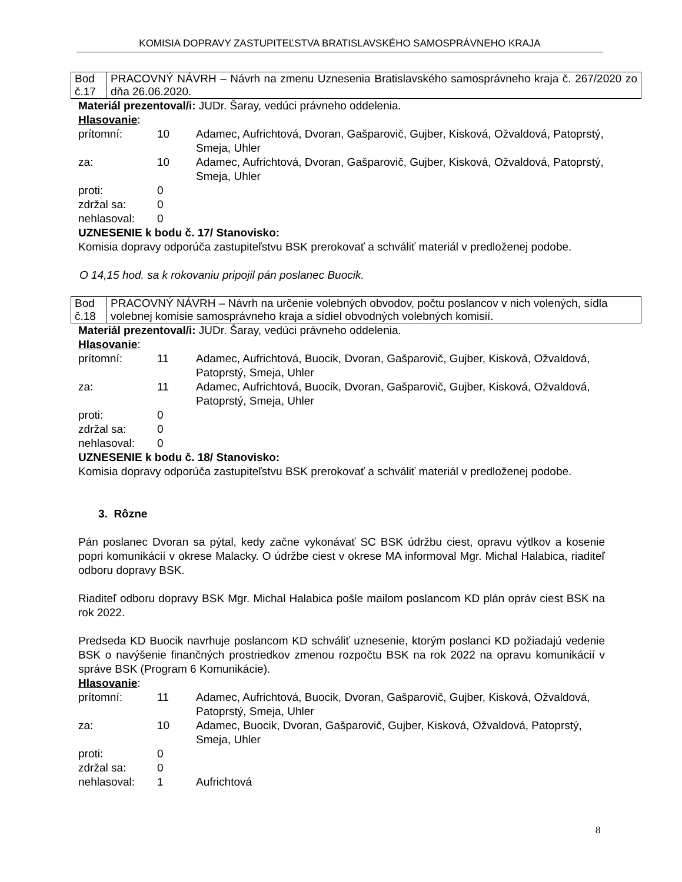KOMISIA DOPRAVY ZASTUPITEĽSTVA BRATISLAVSKÉHO SAMOSPRÁVNEHO KRAJA
| Bod č.17 | PRACOVNÝ NÁVRH – Návrh na zmenu Uznesenia Bratislavského samosprávneho kraja č. 267/2020 zo dňa 26.06.2020. |
Materiál prezentoval/i: JUDr. Šaray, vedúci právneho oddelenia.
Hlasovanie:
| prítomní: | 10 | Adamec, Aufrichtová, Dvoran, Gašparovič, Gujber, Kisková, Ožvaldová, Patoprstý, Smeja, Uhler |
| za: | 10 | Adamec, Aufrichtová, Dvoran, Gašparovič, Gujber, Kisková, Ožvaldová, Patoprstý, Smeja, Uhler |
| proti: | 0 | |
| zdržal sa: | 0 | |
| nehlasoval: | 0 | |
UZNESENIE k bodu č. 17/ Stanovisko:
Komisia dopravy odporúča zastupiteľstvu BSK prerokovať a schváliť materiál v predloženej podobe.
O 14,15 hod. sa k rokovaniu pripojil pán poslanec Buocik.
| Bod č.18 | PRACOVNÝ NÁVRH – Návrh na určenie volebných obvodov, počtu poslancov v nich volených, sídla volebnej komisie samosprávneho kraja a sídiel obvodných volebných komisií. |
Materiál prezentoval/i: JUDr. Šaray, vedúci právneho oddelenia.
Hlasovanie:
| prítomní: | 11 | Adamec, Aufrichtová, Buocik, Dvoran, Gašparovič, Gujber, Kisková, Ožvaldová, Patoprstý, Smeja, Uhler |
| za: | 11 | Adamec, Aufrichtová, Buocik, Dvoran, Gašparovič, Gujber, Kisková, Ožvaldová, Patoprstý, Smeja, Uhler |
| proti: | 0 | |
| zdržal sa: | 0 | |
| nehlasoval: | 0 | |
UZNESENIE k bodu č. 18/ Stanovisko:
Komisia dopravy odporúča zastupiteľstvu BSK prerokovať a schváliť materiál v predloženej podobe.
3. Rôzne
Pán poslanec Dvoran sa pýtal, kedy začne vykonávať SC BSK údržbu ciest, opravu výtlkov a kosenie popri komunikácií v okrese Malacky. O údržbe ciest v okrese MA informoval Mgr. Michal Halabica, riaditeľ odboru dopravy BSK.
Riaditeľ odboru dopravy BSK Mgr. Michal Halabica pošle mailom poslancom KD plán opráv ciest BSK na rok 2022.
Predseda KD Buocik navrhuje poslancom KD schváliť uznesenie, ktorým poslanci KD požiadajú vedenie BSK o navýšenie finančných prostriedkov zmenou rozpočtu BSK na rok 2022 na opravu komunikácií v správe BSK (Program 6 Komunikácie).
Hlasovanie:
| prítomní: | 11 | Adamec, Aufrichtová, Buocik, Dvoran, Gašparovič, Gujber, Kisková, Ožvaldová, Patoprstý, Smeja, Uhler |
| za: | 10 | Adamec, Buocik, Dvoran, Gašparovič, Gujber, Kisková, Ožvaldová, Patoprstý, Smeja, Uhler |
| proti: | 0 | |
| zdržal sa: | 0 | |
| nehlasoval: | 1 | Aufrichtová |
8